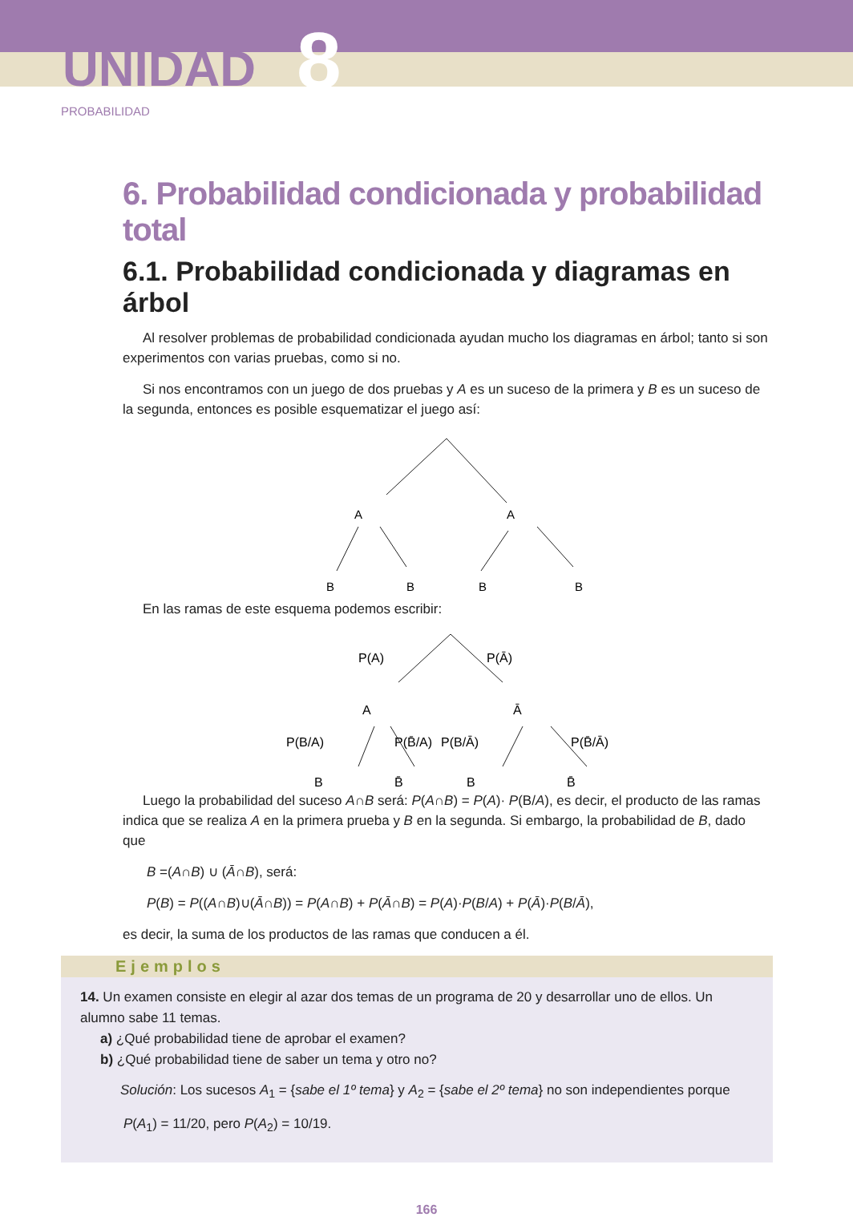UNIDAD 8
PROBABILIDAD
6. Probabilidad condicionada y probabilidad total
6.1. Probabilidad condicionada y diagramas en árbol
Al resolver problemas de probabilidad condicionada ayudan mucho los diagramas en árbol; tanto si son experimentos con varias pruebas, como si no.
Si nos encontramos con un juego de dos pruebas y A es un suceso de la primera y B es un suceso de la segunda, entonces es posible esquematizar el juego así:
A
A
B
B
B
B
En las ramas de este esquema podemos escribir:
P(A)
P(Ā)
A
Ā
P(B/A)
P(B̄/A)
P(B/Ā)
P(B̄/Ā)
B
B̄
B
B̄
Luego la probabilidad del suceso A∩B será: P(A∩B) = P(A)· P(B/A), es decir, el producto de las ramas indica que se realiza A en la primera prueba y B en la segunda. Si embargo, la probabilidad de B, dado que
B =(A∩B) ∪ (Ā∩B), será:
P(B) = P((A∩B)∪(Ā∩B)) = P(A∩B) + P(Ā∩B) = P(A)·P(B/A) + P(Ā)·P(B/Ā),
es decir, la suma de los productos de las ramas que conducen a él.
Ejemplos
14. Un examen consiste en elegir al azar dos temas de un programa de 20 y desarrollar uno de ellos. Un alumno sabe 11 temas.
a) ¿Qué probabilidad tiene de aprobar el examen?
b) ¿Qué probabilidad tiene de saber un tema y otro no?
Solución: Los sucesos A<sub>1</sub> = {sabe el 1º tema} y A<sub>2</sub> = {sabe el 2º tema} no son independientes porque
P(A<sub>1</sub>) = 11/20, pero P(A<sub>2</sub>) = 10/19.
166